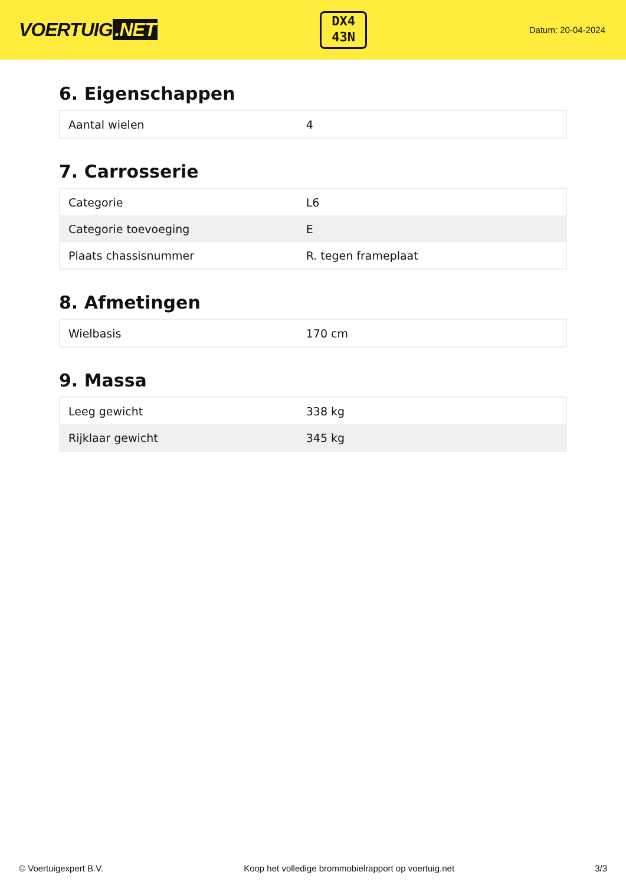VOERTUIG.NET
DX4
43N
Datum: 20-04-2024
6. Eigenschappen
| Aantal wielen | 4 |
7. Carrosserie
| Categorie | L6 |
| Categorie toevoeging | E |
| Plaats chassisnummer | R. tegen frameplaat |
8. Afmetingen
| Wielbasis | 170 cm |
9. Massa
| Leeg gewicht | 338 kg |
| Rijklaar gewicht | 345 kg |
© Voertuigexpert B.V. Koop het volledige brommobielrapport op voertuig.net 3/3